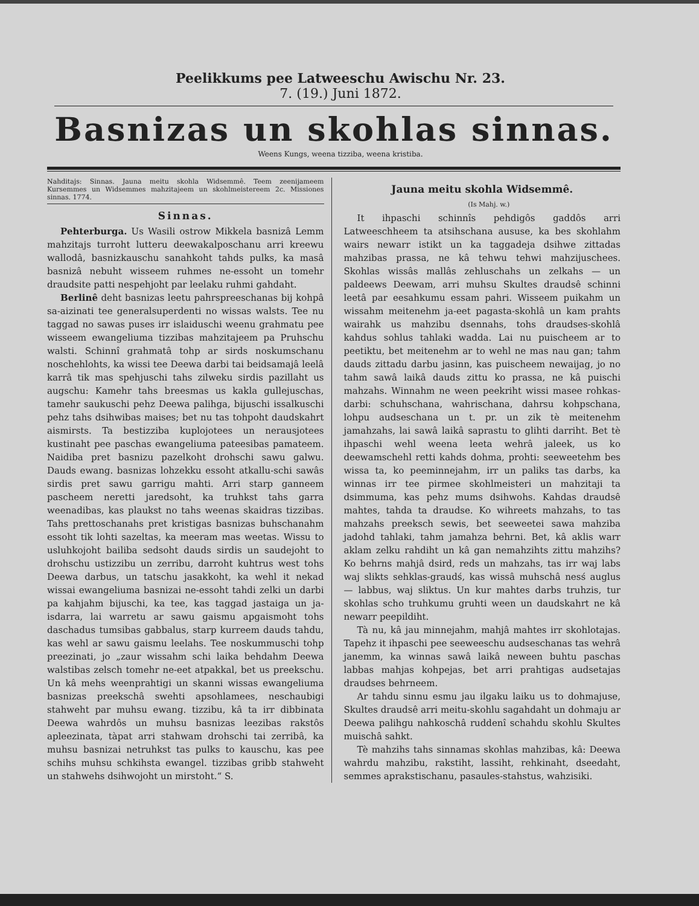Peelikkums pee Latweeschu Awischu Nr. 23.
7. (19.) Juni 1872.
Basnizas un skohlas sinnas.
Weens Kungs, weena tizziba, weena kristiba.
Nahditajs: Sinnas. Jauna meitu skohla Widsemmê. Teem zeenijameem Kursemmes un Widsemmes mahzitajeem un skohlmeistereem 2c. Missiones sinnas. 1774.
Sinnas.
Pehterburga. Us Wasili ostrow Mikkela basnizâ Lemm mahzitajs turroht lutteru deewakalposchanu arri kreewu wallodâ, basnizkauschu sanahkoht tahds pulks, ka masâ basnizâ nebuht wisseem ruhmes ne-essoht un tomehr draudsite patti nespehjoht par leelaku ruhmi gahdaht.
Berlinê deht basnizas leetu pahrspreeschanas bij kohpâ sa-aizinati tee generalsuperdenti no wissas walsts. Tee nu taggad no sawas puses irr islaiduschi weenu grahmatu pee wisseem ewangeliuma tizzibas mahzitajeem pa Pruhschu walsti. Schinnî grahmatâ tohp ar sirds noskumschanu noschehlohts, ka wissi tee Deewa darbi tai beidsamajâ leelâ karrâ tik mas spehjuschi tahs zilweku sirdis pazillaht us augschu: Kamehr tahs breesmas us kakla gullejuschas, tamehr saukuschi pehz Deewa palihga, bijuschi issalkuschi pehz tahs dsihwibas maises; bet nu tas tohpoht daudskahrt aismirsts. Ta bestizziba kuplojotees un nerausjotees kustinaht pee paschas ewangeliuma pateesibas pamateem. Naidiba pret basnizu pazelkoht drohschi sawu galwu. Dauds ewang. basnizas lohzekku essoht atkallu-schi sawâs sirdis pret sawu garrigu mahti. Arri starp ganneem pascheem neretti jaredsoht, ka truhkst tahs garra weenadibas, kas plaukst no tahs weenas skaidras tizzibas. Tahs prettoschanahs pret kristigas basnizas buhschanahm essoht tik lohti sazeltas, ka meeram mas weetas. Wissu to usluhkojoht bailiba sedsoht dauds sirdis un saudejoht to drohschu ustizzibu un zerribu, darroht kuhtrus west tohs Deewa darbus, un tatschu jasakkoht, ka wehl it nekad wissai ewangeliuma basnizai ne-essoht tahdi zelki un darbi pa kahjahm bijuschi, ka tee, kas taggad jastaiga un ja-isdarra, lai warretu ar sawu gaismu apgaismoht tohs daschadus tumsibas gabbalus, starp kurreem dauds tahdu, kas wehl ar sawu gaismu leelahs. Tee noskummuschi tohp preezinati, jo „zaur wissahm schi laika behdahm Deewa walstibas zelsch tomehr ne-eet atpakkal, bet us preekschu. Un kâ mehs weenprahtigi un skanni wissas ewangeliuma basnizas preekschâ swehti apsohlamees, neschaubigi stahweht par muhsu ewang. tizzibu, kâ ta irr dibbinata Deewa wahrdôs un muhsu basnizas leezibas rakstôs apleezinata, tàpat arri stahwam drohschi tai zerribâ, ka muhsu basnizai netruhkst tas pulks to kauschu, kas pee schihs muhsu schkihsta ewangel. tizzibas gribb stahweht un stahwehs dsihwojoht un mirstoht.“ S.
Jauna meitu skohla Widsemmê.
(Is Mahj. w.)
It ihpaschi schinnîs pehdigôs gaddôs arri Latweeschheem ta atsihschana aususe, ka bes skohlahm wairs newarr istikt un ka taggadeja dsihwe zittadas mahzibas prassa, ne kâ tehwu tehwi mahzijuschees. Skohlas wissâs mallâs zehluschahs un zelkahs — un paldeews Deewam, arri muhsu Skultes draudsê schinni leetâ par eesahkumu essam pahri. Wisseem puikahm un wissahm meitenehm ja-eet pagasta-skohlâ un kam prahts wairahk us mahzibu dsennahs, tohs draudses-skohlâ kahdus sohlus tahlaki wadda. Lai nu puischeem ar to peetiktu, bet meitenehm ar to wehl ne mas nau gan; tahm dauds zittadu darbu jasinn, kas puischeem newaijag, jo no tahm sawâ laikâ dauds zittu ko prassa, ne kâ puischi mahzahs. Winnahm ne ween peekriht wissi masee rohkas-darbi: schuhschana, wahrischana, dahrsu kohpschana, lohpu audseschana un t. pr. un zik tè meitenehm jamahzahs, lai sawâ laikâ saprastu to glihti darriht. Bet tè ihpaschi wehl weena leeta wehrâ jaleek, us ko deewamschehl retti kahds dohma, prohti: seeweetehm bes wissa ta, ko peeminnejahm, irr un paliks tas darbs, ka winnas irr tee pirmee skohlmeisteri un mahzitaji ta dsimmuma, kas pehz mums dsihwohs. Kahdas draudsê mahtes, tahda ta draudse. Ko wihreets mahzahs, to tas mahzahs preeksch sewis, bet seeweetei sawa mahziba jadohd tahlaki, tahm jamahza behrni. Bet, kâ aklis warr aklam zelku rahdiht un kâ gan nemahzihts zittu mahzihs? Ko behrns mahjâ dsird, reds un mahzahs, tas irr waj labs waj slikts sehklas-graudś, kas wissâ muhschâ nesś auglus — labbus, waj sliktus. Un kur mahtes darbs truhzis, tur skohlas scho truhkumu gruhti ween un daudskahrt ne kâ newarr peepildiht.
Tà nu, kâ jau minnejahm, mahjâ mahtes irr skohlotajas. Tapehz it ihpaschi pee seeweeschu audseschanas tas wehrâ janemm, ka winnas sawâ laikâ neween buhtu paschas labbas mahjas kohpejas, bet arri prahtigas audsetajas draudses behrneem.
Ar tahdu sinnu esmu jau ilgaku laiku us to dohmajuse, Skultes draudsê arri meitu-skohlu sagahdaht un dohmaju ar Deewa palihgu nahkoschâ ruddenî schahdu skohlu Skultes muischâ sahkt.
Tè mahzihs tahs sinnamas skohlas mahzibas, kâ: Deewa wahrdu mahzibu, rakstiht, lassiht, rehkinaht, dseedaht, semmes aprakstischanu, pasaules-stahstus, wahzisiki.